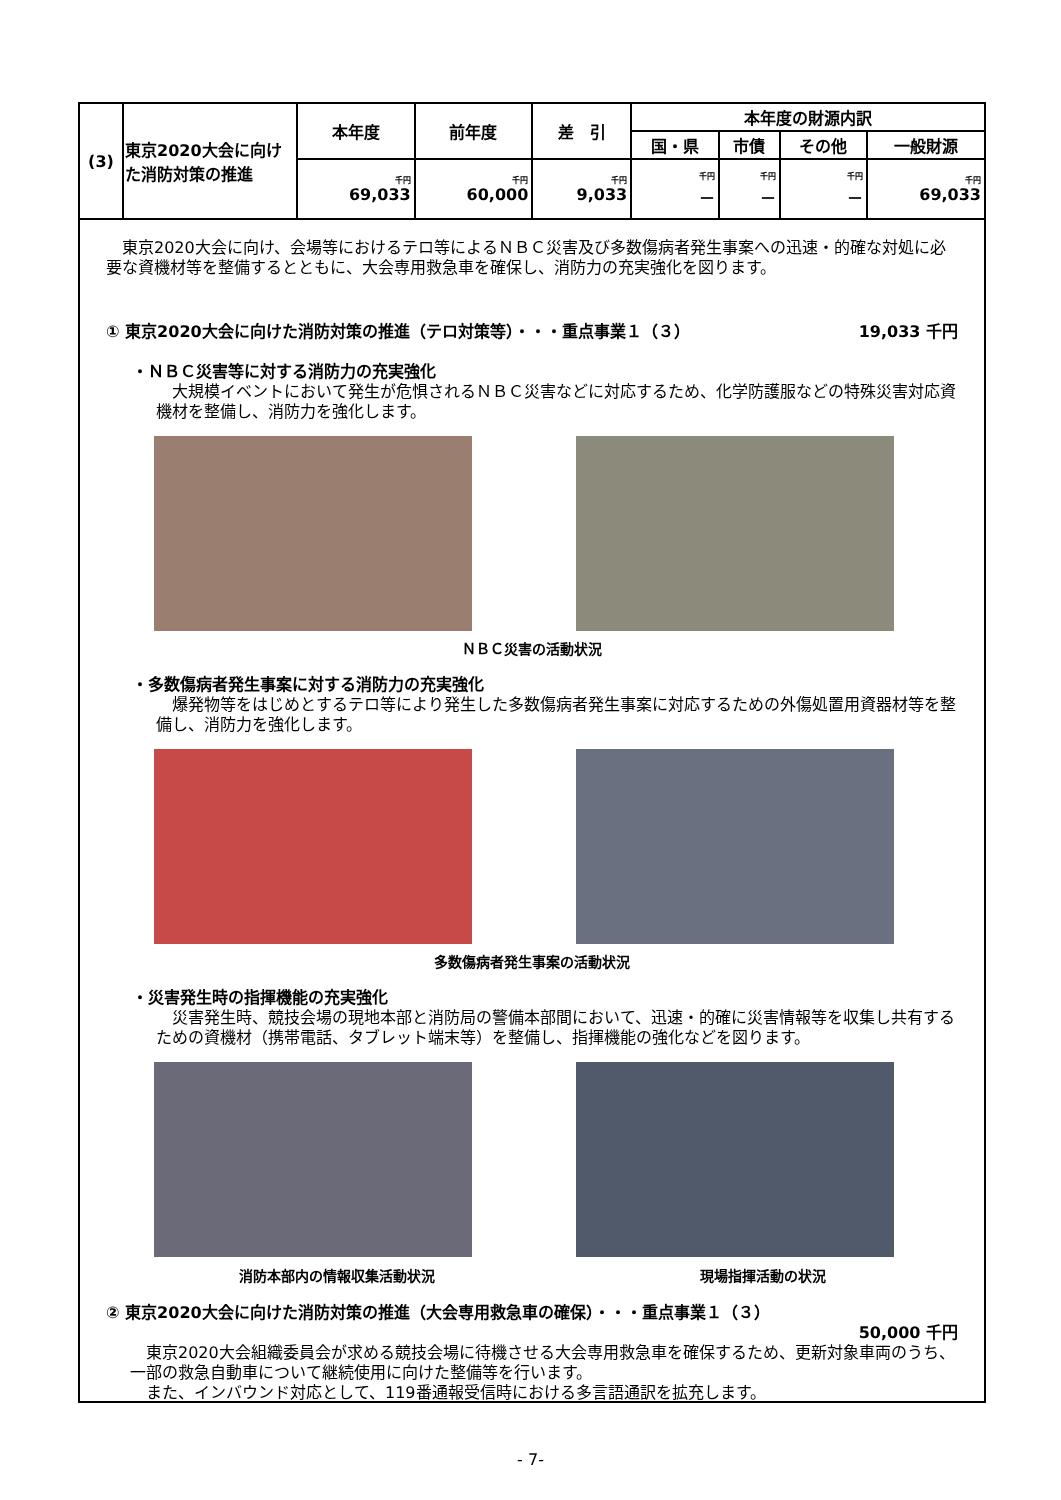| (3) | 東京2020大会に向けた消防対策の推進 | 本年度 | 前年度 | 差 引 | 本年度の財源内訳 | | | |
| | | | | | 国・県 | 市債 | その他 | 一般財源 |
| | | 千円 69,033 | 千円 60,000 | 千円 9,033 | 千円 － | 千円 － | 千円 － | 千円 69,033 |
　東京2020大会に向け、会場等におけるテロ等によるＮＢＣ災害及び多数傷病者発生事案への迅速・的確な対処に必要な資機材等を整備するとともに、大会専用救急車を確保し、消防力の充実強化を図ります。
① 東京2020大会に向けた消防対策の推進（テロ対策等）・・・重点事業１（３） 19,033 千円
・ＮＢＣ災害等に対する消防力の充実強化
　大規模イベントにおいて発生が危惧されるＮＢＣ災害などに対応するため、化学防護服などの特殊災害対応資機材を整備し、消防力を強化します。
ＮＢＣ災害の活動状況
・多数傷病者発生事案に対する消防力の充実強化
　爆発物等をはじめとするテロ等により発生した多数傷病者発生事案に対応するための外傷処置用資器材等を整備し、消防力を強化します。
多数傷病者発生事案の活動状況
・災害発生時の指揮機能の充実強化
　災害発生時、競技会場の現地本部と消防局の警備本部間において、迅速・的確に災害情報等を収集し共有するための資機材（携帯電話、タブレット端末等）を整備し、指揮機能の強化などを図ります。
消防本部内の情報収集活動状況 現場指揮活動の状況
② 東京2020大会に向けた消防対策の推進（大会専用救急車の確保）・・・重点事業１（３）
50,000 千円
　東京2020大会組織委員会が求める競技会場に待機させる大会専用救急車を確保するため、更新対象車両のうち、一部の救急自動車について継続使用に向けた整備等を行います。
　また、インバウンド対応として、119番通報受信時における多言語通訳を拡充します。
- 7-